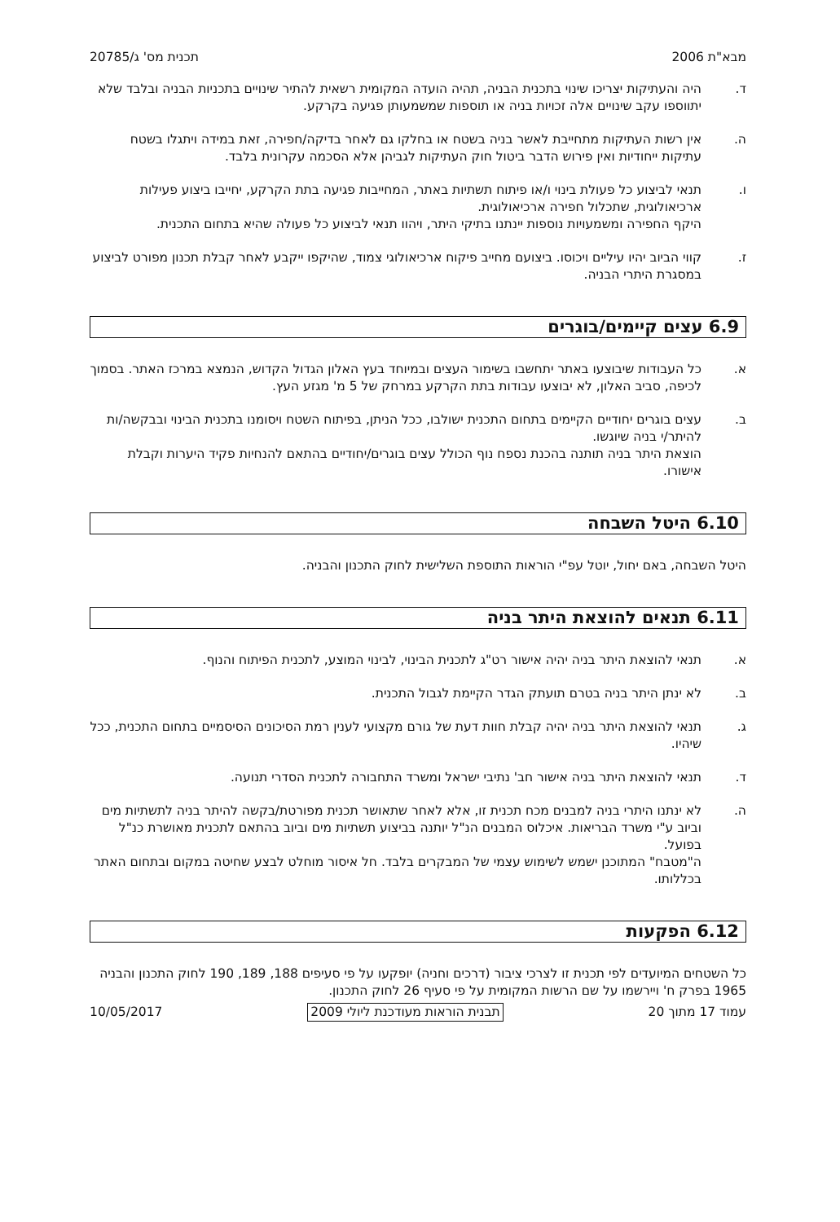מבא"ת 2006 תכנית מס' ג/20785
ד. היה והעתיקות יצריכו שינוי בתכנית הבניה, תהיה הועדה המקומית רשאית להתיר שינויים בתכניות הבניה ובלבד שלא יתווספו עקב שינויים אלה זכויות בניה או תוספות שמשמעותן פגיעה בקרקע.
ה. אין רשות העתיקות מתחייבת לאשר בניה בשטח או בחלקו גם לאחר בדיקה/חפירה, זאת במידה ויתגלו בשטח עתיקות ייחודיות ואין פירוש הדבר ביטול חוק העתיקות לגביהן אלא הסכמה עקרונית בלבד.
ו. תנאי לביצוע כל פעולת בינוי ו/או פיתוח תשתיות באתר, המחייבות פגיעה בתת הקרקע, יחייבו ביצוע פעילות ארכיאולוגית, שתכלול חפירה ארכיאולוגית.
היקף החפירה ומשמעויות נוספות יינתנו בתיקי היתר, ויהוו תנאי לביצוע כל פעולה שהיא בתחום התכנית.
ז. קווי הביוב יהיו עיליים ויכוסו. ביצועם מחייב פיקוח ארכיאולוגי צמוד, שהיקפו ייקבע לאחר קבלת תכנון מפורט לביצוע במסגרת היתרי הבניה.
6.9 עצים קיימים/בוגרים
א. כל העבודות שיבוצעו באתר יתחשבו בשימור העצים ובמיוחד בעץ האלון הגדול הקדוש, הנמצא במרכז האתר. בסמוך לכיפה, סביב האלון, לא יבוצעו עבודות בתת הקרקע במרחק של 5 מ' מגזע העץ.
ב. עצים בוגרים יחודיים הקיימים בתחום התכנית ישולבו, ככל הניתן, בפיתוח השטח ויסומנו בתכנית הבינוי ובבקשה/ות להיתר/י בניה שיוגשו.
הוצאת היתר בניה תותנה בהכנת נספח נוף הכולל עצים בוגרים/יחודיים בהתאם להנחיות פקיד היערות וקבלת אישורו.
6.10 היטל השבחה
היטל השבחה, באם יחול, יוטל עפ"י הוראות התוספת השלישית לחוק התכנון והבניה.
6.11 תנאים להוצאת היתר בניה
א. תנאי להוצאת היתר בניה יהיה אישור רט"ג לתכנית הבינוי, לבינוי המוצע, לתכנית הפיתוח והנוף.
ב. לא ינתן היתר בניה בטרם תועתק הגדר הקיימת לגבול התכנית.
ג. תנאי להוצאת היתר בניה יהיה קבלת חוות דעת של גורם מקצועי לענין רמת הסיכונים הסיסמיים בתחום התכנית, ככל שיהיו.
ד. תנאי להוצאת היתר בניה אישור חב' נתיבי ישראל ומשרד התחבורה לתכנית הסדרי תנועה.
ה. לא ינתנו היתרי בניה למבנים מכח תכנית זו, אלא לאחר שתאושר תכנית מפורטת/בקשה להיתר בניה לתשתיות מים וביוב ע"י משרד הבריאות. איכלוס המבנים הנ"ל יותנה בביצוע תשתיות מים וביוב בהתאם לתכנית מאושרת כנ"ל בפועל.
ה"מטבח" המתוכנן ישמש לשימוש עצמי של המבקרים בלבד. חל איסור מוחלט לבצע שחיטה במקום ובתחום האתר בכללותו.
6.12 הפקעות
כל השטחים המיועדים לפי תכנית זו לצרכי ציבור (דרכים וחניה) יופקעו על פי סעיפים 188, 189, 190 לחוק התכנון והבניה 1965 בפרק ח' ויירשמו על שם הרשות המקומית על פי סעיף 26 לחוק התכנון.
עמוד 17 מתוך 20 תבנית הוראות מעודכנת ליולי 2009 10/05/2017